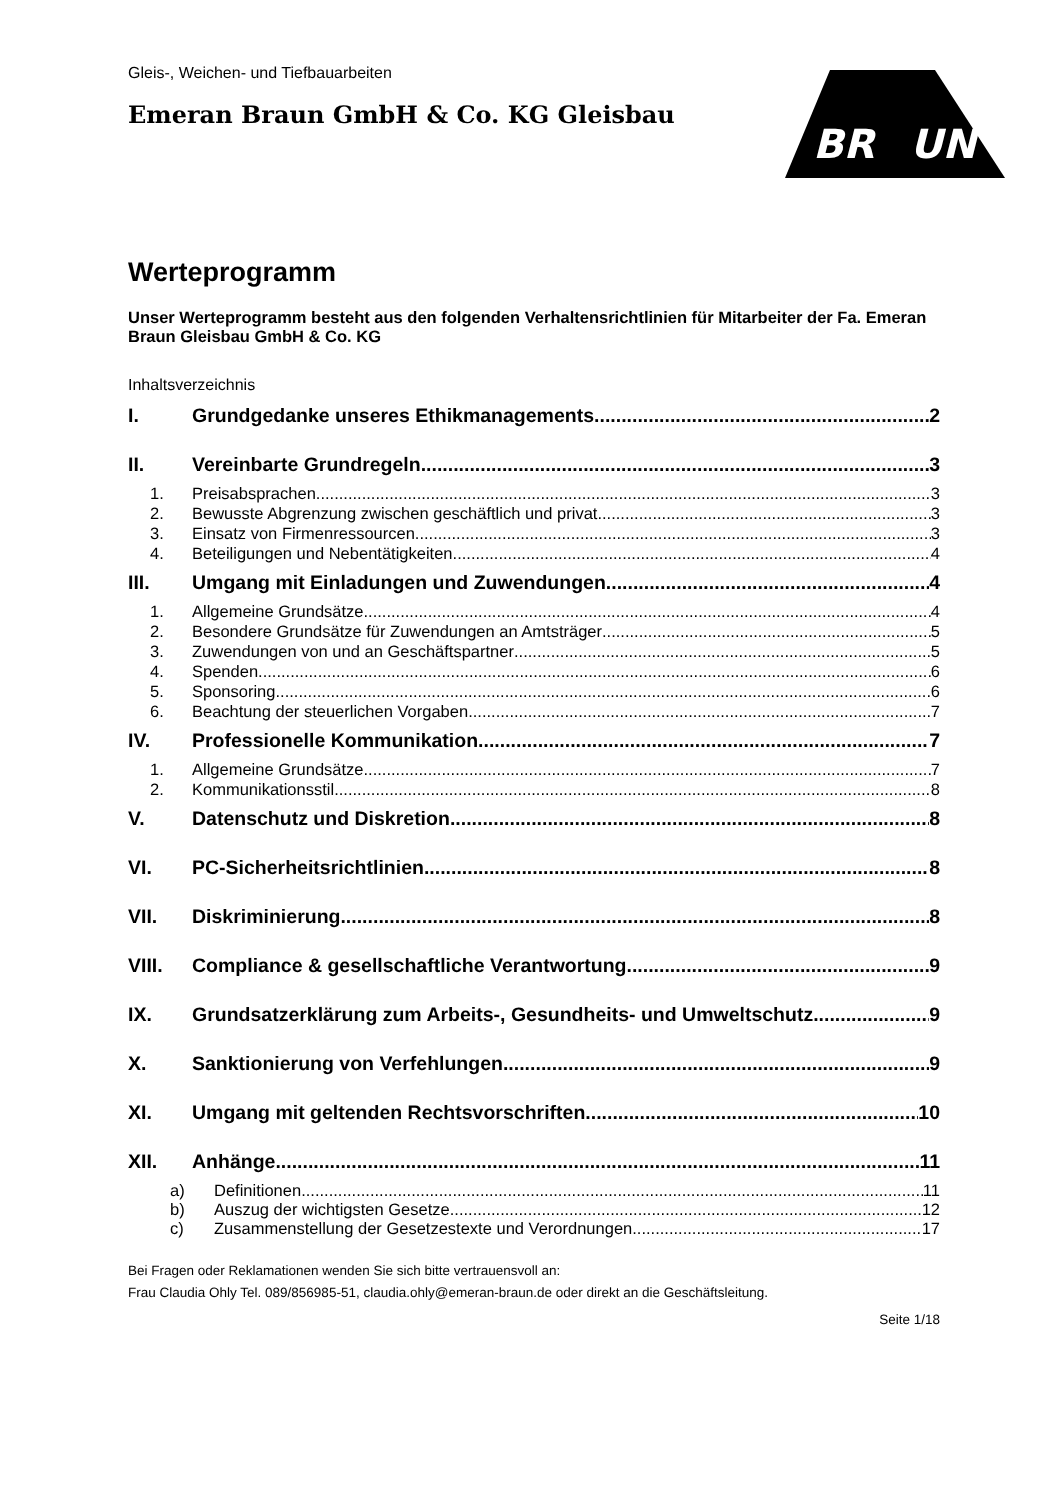BR
UN
Gleis-, Weichen- und Tiefbauarbeiten
Emeran Braun GmbH & Co. KG Gleisbau
Werteprogramm
Unser Werteprogramm besteht aus den folgenden Verhaltensrichtlinien für Mitarbeiter der Fa. Emeran Braun Gleisbau GmbH & Co. KG
Inhaltsverzeichnis
I. Grundgedanke unseres Ethikmanagements 2
II. Vereinbarte Grundregeln 3
1. Preisabsprachen 3
2. Bewusste Abgrenzung zwischen geschäftlich und privat 3
3. Einsatz von Firmenressourcen 3
4. Beteiligungen und Nebentätigkeiten 4
III. Umgang mit Einladungen und Zuwendungen 4
1. Allgemeine Grundsätze 4
2. Besondere Grundsätze für Zuwendungen an Amtsträger 5
3. Zuwendungen von und an Geschäftspartner 5
4. Spenden 6
5. Sponsoring 6
6. Beachtung der steuerlichen Vorgaben 7
IV. Professionelle Kommunikation 7
1. Allgemeine Grundsätze 7
2. Kommunikationsstil 8
V. Datenschutz und Diskretion 8
VI. PC-Sicherheitsrichtlinien 8
VII. Diskriminierung 8
VIII. Compliance & gesellschaftliche Verantwortung 9
IX. Grundsatzerklärung zum Arbeits-, Gesundheits- und Umweltschutz 9
X. Sanktionierung von Verfehlungen 9
XI. Umgang mit geltenden Rechtsvorschriften 10
XII. Anhänge 11
a) Definitionen 11
b) Auszug der wichtigsten Gesetze 12
c) Zusammenstellung der Gesetzestexte und Verordnungen 17
Bei Fragen oder Reklamationen wenden Sie sich bitte vertrauensvoll an:
Frau Claudia Ohly Tel. 089/856985-51, claudia.ohly@emeran-braun.de oder direkt an die Geschäftsleitung.
Seite 1/18